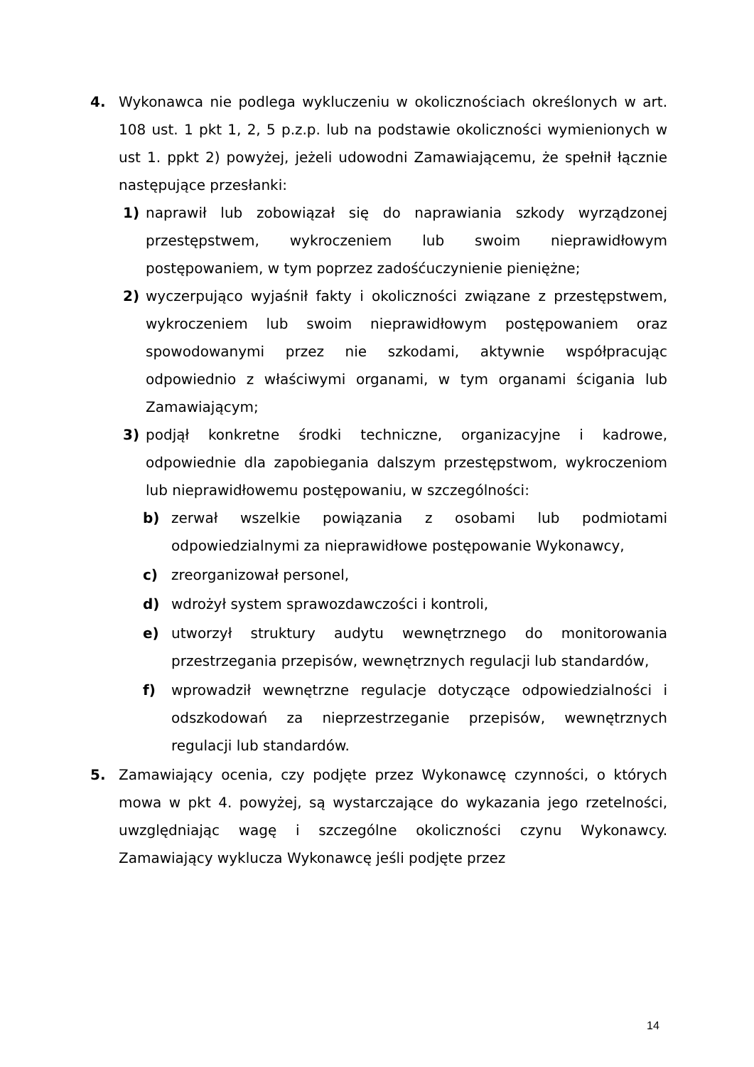4. Wykonawca nie podlega wykluczeniu w okolicznościach określonych w art. 108 ust. 1 pkt 1, 2, 5 p.z.p. lub na podstawie okoliczności wymienionych w ust 1. ppkt 2) powyżej, jeżeli udowodni Zamawiającemu, że spełnił łącznie następujące przesłanki:
1) naprawił lub zobowiązał się do naprawiania szkody wyrządzonej przestępstwem, wykroczeniem lub swoim nieprawidłowym postępowaniem, w tym poprzez zadośćuczynienie pieniężne;
2) wyczerpująco wyjaśnił fakty i okoliczności związane z przestępstwem, wykroczeniem lub swoim nieprawidłowym postępowaniem oraz spowodowanymi przez nie szkodami, aktywnie współpracując odpowiednio z właściwymi organami, w tym organami ścigania lub Zamawiającym;
3) podjął konkretne środki techniczne, organizacyjne i kadrowe, odpowiednie dla zapobiegania dalszym przestępstwom, wykroczeniom lub nieprawidłowemu postępowaniu, w szczególności:
b) zerwał wszelkie powiązania z osobami lub podmiotami odpowiedzialnymi za nieprawidłowe postępowanie Wykonawcy,
c) zreorganizował personel,
d) wdrożył system sprawozdawczości i kontroli,
e) utworzył struktury audytu wewnętrznego do monitorowania przestrzegania przepisów, wewnętrznych regulacji lub standardów,
f) wprowadził wewnętrzne regulacje dotyczące odpowiedzialności i odszkodowań za nieprzestrzeganie przepisów, wewnętrznych regulacji lub standardów.
5. Zamawiający ocenia, czy podjęte przez Wykonawcę czynności, o których mowa w pkt 4. powyżej, są wystarczające do wykazania jego rzetelności, uwzględniając wagę i szczególne okoliczności czynu Wykonawcy. Zamawiający wyklucza Wykonawcę jeśli podjęte przez
14